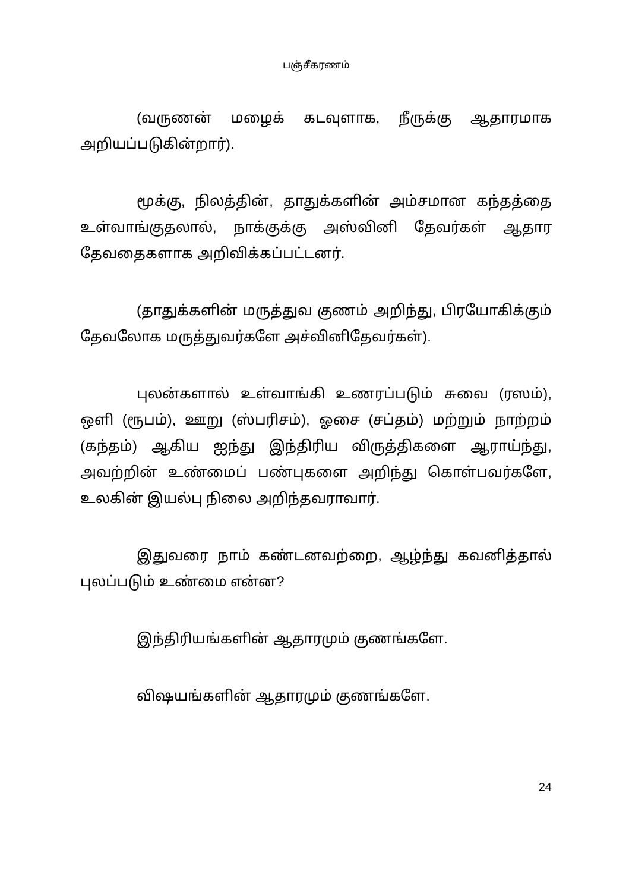பஞ்சீகரணம்
(வருணன் மழைக் கடவுளாக, நீருக்கு ஆதாரமாக அறியப்படுகின்றார்).
மூக்கு, நிலத்தின், தாதுக்களின் அம்சமான கந்தத்தை உள்வாங்குதலால், நாக்குக்கு அஸ்வினி தேவர்கள் ஆதார தேவதைகளாக அறிவிக்கப்பட்டனர்.
(தாதுக்களின் மருத்துவ குணம் அறிந்து, பிரயோகிக்கும் தேவலோக மருத்துவர்களே அச்வினிதேவர்கள்).
புலன்களால் உள்வாங்கி உணரப்படும் சுவை (ரஸம்), ஒளி (ரூபம்), ஊறு (ஸ்பரிசம்), ஓசை (சப்தம்) மற்றும் நாற்றம் (கந்தம்) ஆகிய ஐந்து இந்திரிய விருத்திகளை ஆராய்ந்து, அவற்றின் உண்மைப் பண்புகளை அறிந்து கொள்பவர்களே, உலகின் இயல்பு நிலை அறிந்தவராவார்.
இதுவரை நாம் கண்டனவற்றை, ஆழ்ந்து கவனித்தால் புலப்படும் உண்மை என்ன?
இந்திரியங்களின் ஆதாரமும் குணங்களே.
விஷயங்களின் ஆதாரமும் குணங்களே.
24